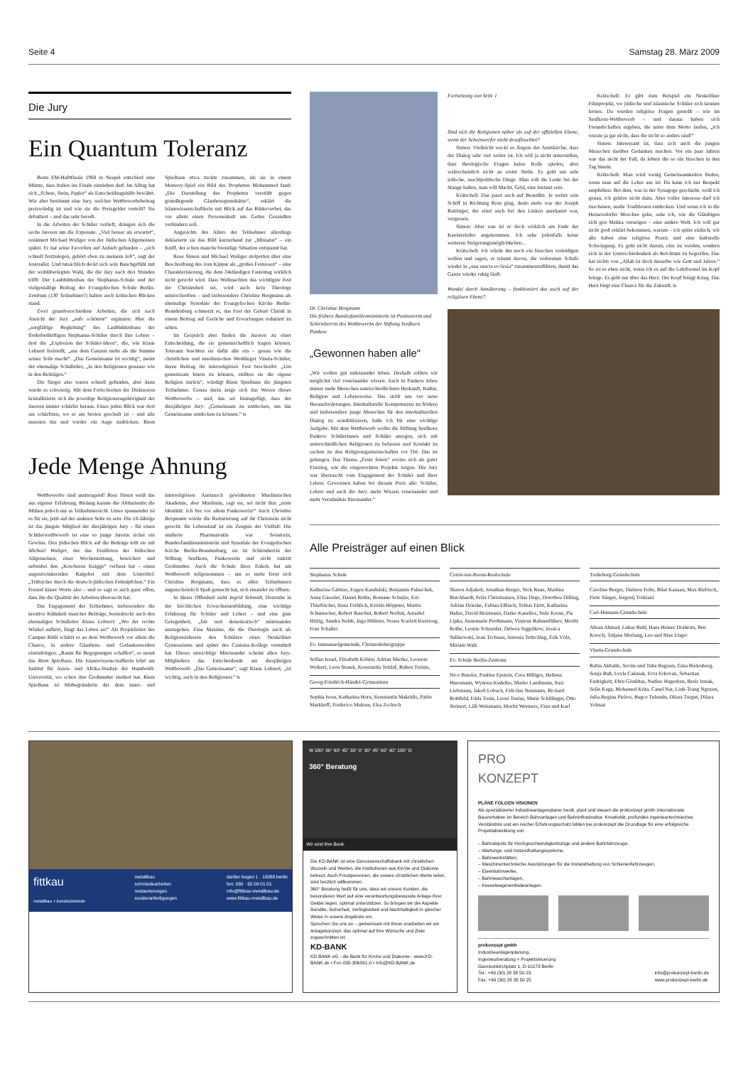Seite 4 Samstag 28. März 2009
Die Jury
Ein Quantum Toleranz
Beim EM-Halbfinale 1968 in Neapel entschied eine Münze, dass Italien ins Finale einziehen darf. Im Alltag hat sich „Schere, Stein, Papier“ als Entscheidungshilfe bewährt. Wie aber bestimmt eine Jury, welcher Wettbewerbsbeitrag preiswürdig ist und wie sie die Preisgelder verteilt? Sie debattiert – und das sehr beredt.
In die Arbeiten der Schüler vertieft, drängen sich die sechs Juroren um die Exponate. „Viel besser als erwartet“, resümiert Michael Wuliger von der Jüdischen Allgemeinen später. Er hat seine Favoriten auf Anhieb gefunden – „sich schnell festzulegen, gehört eben zu meinem Job“, sagt der Journalist. Und tatsächlich deckt sich sein Bauchgefühl mit der wohlüberlegten Wahl, die die Jury nach drei Stunden trifft: Der Laubhüttenbau der Stephanus-Schule und der vielgestaltige Beitrag der Evangelischen Schule Berlin-Zentrum (130 Teilnehmer!) halten auch kritischen Blicken stand.
Zwei grundverschiedene Arbeiten, die sich nach Ansicht der Jury „aufs schönste“ ergänzen: Hier die „sorgfältige Begleitung“ des Laubhüttenbaus der förderbedürftigen Stephanus-Schüler durch ihre Lehrer – dort die „Explosion der Schüler-Ideen“, die, wie Klaus Lehnert feststellt, „aus dem Ganzen mehr als die Summe seiner Teile macht“. „Das Gemeinsame ist wichtig“, meint der ehemalige Schulleiter, „in den Religionen genauso wie in den Beiträgen.“
Die Sieger also waren schnell gefunden, aber dann wurde es schwierig. Mit dem Fortschreiten der Diskussion kristallisierte sich die jeweilige Religionszugehörigkeit der Juroren immer schärfer heraus. Eines jeden Blick war dort am schärfsten, wo er am besten geschult ist – und alle mussten hin und wieder ein Auge zudrücken. Riem Spielhaus etwa zuckte zusammen, als sie in einem Memory-Spiel ein Bild des Propheten Mohammed fand: „Die Darstellung des Propheten verstößt gegen grundlegende Glaubensgrundsätze“, erklärt die Islamwissenschaftlerin mit Blick auf das Bilderverbot, das vor allem einen Personenkult um Gottes Gesandten verhindern soll.
Angesichts des Alters der Teilnehmer allerdings deklarierte sie das Bild kurzerhand zur „Miniatur“ – ein Kniff, der schon manche brenzlige Situation entspannt hat.
Rose Simon und Michael Wuliger stolperten über eine Beschreibung des Jom Kippur als „großes Festessen“ – eine Charakterisierung, die dem 24stündigen Fastentag wirklich nicht gerecht wird. Dass Weihnachten das wichtigste Fest der Christenheit sei, wird auch kein Theologe unterschreiben – und insbesondere Christine Bergmann als ehemalige Synodale der Evangelischen Kirche Berlin-Brandenburg schmerzt es, das Fest der Geburt Christi in einem Beitrag auf Gerüche und Erwartungen reduziert zu sehen.
Im Gespräch aber finden die Juroren zu einer Entscheidung, die sie gemeinschaftlich tragen können. Toleranz brachten sie dafür alle ein – genau wie die christlichen und muslimischen Weddinger Vineta-Schüler, deren Beitrag ihr interreligiöses Fest beschreibt: „Um gemeinsam feiern zu können, stellten sie die eigene Religion zurück“, würdigt Riem Spielhaus die jüngsten Teilnehmer. Genau darin zeige sich das Wesen dieses Wettbewerbs – und, das sei hinzugefügt, dass der diesjährigen Jury: „Gemeinsam zu entdecken, um das Gemeinsame entdecken zu können.“ ts
Jede Menge Ahnung
Wettbewerbe sind anstrengend! Rose Simon weiß das aus eigener Erfahrung. Bislang kannte die Abiturientin die Mühen jedoch nur as Teilnehmersicht. Umso spannender ist es für sie, jetzt auf der anderen Seite zu sein: Die 18-Jährige ist das jüngste Mitglied der diesjährigen Jury – für einen Schülerwettbewerb ist eine so junge Jurorin sicher ein Gewinn. Den jüdischen Blick auf die Beiträge teilt sie mit Michael Wuliger, der das Feuilleton der Jüdischen Allgemeinen, einer Wochenzeitung, bereichert und nebenbei den „Koscheren Knigge“ verfasst hat – einen augenzwinkernden Ratgeber mit dem Untertitel: „Trittsicher durch die deutsch-jüdischen Fettnäpfchen.“ Ein Freund klarer Worte also – und so sagt er auch ganz offen, dass ihn die Qualität der Arbeiten überrascht hat.
Das Engagement der Teilnehmer, insbesondere die kreative Kühnheit mancher Beiträge, beeindruckt auch den ehemaligen Schulleiter Klaus Lehnert: „Wo der rechte Winkel aufhört, fängt das Leben an!“ Als Projektleiter des Campus Rütli schätzt er an dem Wettbewerb vor allem die Chance, in andere Glaubens- und Gedankenwelten einzudringen. „Raum für Begegnungen schaffen“, so nennt das Riem Spielhaus. Die Islamwissenschaftlerin lehrt am Institut für Asien- und Afrika-Studien der Humboldt-Universität, wo schon ihre Großmutter studiert hat. Riem Spielhaus ist Mitbegründerin der dem inner- und interreligiösen Austausch gewidmeten Muslimischen Akademie, aber Muslimin, sagt sie, sei nicht ihre „erste Identität: Ich bin vor allem Pankowerin!“ Auch Christine Bergmann würde die Reduzierung auf ihr Christsein nicht gerecht. Ihr Lebenslauf ist ein Zeugnis der Vielfalt: Die studierte Pharmazeutin war Senatorin, Bundesfamilienministerin und Synodale der Evangelischen Kirche Berlin-Brandenburg, sie ist Schirmherrin der Stiftung Senfkorn, Pankowerin und nicht zuletzt Großmutter. Auch die Schule ihres Enkels hat am Wettbewerb teilgenommen – um so mehr freut sich Christine Bergmann, dass es allen Teilnehmern augenscheinlich Spaß gemacht hat, sich einander zu öffnen.
In dieser Offenheit sieht Ingrid Schmidt, Dozentin in der kirchlichen Erwachsenenbildung, eine wichtige Erfahrung für Schüler und Lehrer – und eine gute Gelegenheit, „fair und demokratisch“ miteinander umzugehen. Eine Maxime, die die Theologin auch als Religionslehrerin den Schülern eines Neuköllner Gymnasiums und später des Canisius-Kollegs vermittelt hat. Dieses umsichtige Miteinander scheint allen Jury-Mitgliedern das Entscheidende am diesjährigen Wettbewerb: „Das Gemeinsame“, sagt Klaus Lehnert, „ist wichtig, auch in den Religionen.“ ts
Dr. Christine Bergmann
Die frühere Bundesfamilienministerin ist Pankowerin und Schirmherrin des Wettbewerbs der Stiftung Senfkorn Pankow
„Gewonnen haben alle“
„Wir wollen gut miteinander leben. Deshalb sollten wir möglichst viel voneinander wissen. Auch in Pankow leben immer mehr Menschen unterschiedlichster Herkunft, Kultur, Religion und Lebensweise. Das stellt uns vor neue Herausforderungen. Interkulturelle Kompetenzen zu fördern und insbesondere junge Menschen für den interkulturellen Dialog zu sensibilisieren, halte ich für eine wichtige Aufgabe. Mit dem Wettbewerb wollte die Stiftung Senfkorn Pankow Schülerinnen und Schüler anregen, sich mit unterschiedlichen Religionen zu befassen und Kontakt zu suchen zu den Religionsgemeinschaften vor Ort. Das ist gelungen. Das Thema „Feste feiern“ erwies sich als guter Einstieg, wie die eingereichten Projekte zeigen. Die Jury war überrascht vom Engagement der Schüler und ihrer Lehrer. Gewonnen haben bei diesem Preis alle: Schüler, Lehrer und auch die Jury: mehr Wissen voneinander und mehr Verständnis füreinander.“
Fortsetzung von Seite 1
Sind sich die Religionen näher als auf der offiziellen Ebene, wenn der Scheinwerfer nicht draufleuchtet?
Simon: Vielleicht weckt es Ängste der Amtskirche, dass der Dialog sehr viel weiter ist. Ich will ja nicht unterstellen, dass theologische Fragen keine Rolle spielen, aber wahrscheinlich nicht an erster Stelle. Es geht um sehr irdische, machtpolitische Dinge. Man will die Leute bei der Stange halten, man will Macht, Geld, eine Instanz sein.
Krätschell: Das passt auch auf Benedikt. Je weiter sein Schiff in Richtung Rom ging, desto mehr war der Joseph Ratzinger, der einst auch bei den Linken anerkannt war, vergessen.
Simon: Aber nun ist er doch wirklich am Ende der Karriereleiter angekommen. Ich sehe jedenfalls keine weiteren Steigerungsmöglichkeiten...
Krätschell: Ich würde ihn noch ein bisschen verteidigen wollen und sagen, er träumt davon, die verlorenen Schafe wieder in „una sancta ecclesia“ zusammenzuführen, damit das Ganze wieder ruhig läuft.
Wandel durch Annäherung – funktioniert das auch auf der religiösen Ebene?
Krätschell: Es gibt zum Beispiel ein Neuköllner Filmprojekt, wo jüdische und islamische Schüler sich kennen lernen. Da wurden religiöse Fragen gestellt – wie im Senfkorn-Wettbewerb – und daraus haben sich Freundschaften ergeben, die unter dem Motto laufen, „Ich wusste ja gar nicht, dass die nicht so anders sind!“
Simon: Interessant ist, dass sich auch die jungen Menschen darüber Gedanken machen. Vor ein paar Jahren war das nicht der Fall, da lebten die so ein bisschen in den Tag hinein.
Krätschell: Man wird wenig Gemeinsamkeiten finden, wenn man auf die Lehre aus ist. Da kann ich nur Respekt empfehlen: Bei dem, was in der Synagoge geschieht, weiß ich genau, ich gehöre nicht dazu. Aber voller Interesse darf ich zuschauen, uralte Traditionen entdecken. Und wenn ich in die Heinersdorfer Moschee gehe, sehe ich, wie die Gläubigen sich gen Mekka verneigen – eine andere Welt. Ich will gar nicht groß erklärt bekommen, warum – ich spüre einfach, wir alle haben eine religiöse Praxis und eine kulturelle Schwingung. Es geht nicht darum, eins zu werden, sondern sich in der Unterschiedenheit als Reichtum zu begreifen. Das hat nichts von „Allah ist doch dasselbe wie Gott und Jahwe.“ So ist es eben nicht, wenn ich es auf die Lehrformel im Kopf bringe. Es geht nur über das Herz. Der Kopf bringt Krieg. Das Herz birgt eine Chance für die Zukunft. ts
Alle Preisträger auf einen Blick
Stephanus Schule
Katharina Gärtner, Eugen Kandulski, Benjamin Paluschek, Anne Gieseler, Daniel Rothe, Romano Schulze, Eric Thierbächer, Ilona Fröhlich, Kristin Höppner, Martin Schumacher, Robert Rauchut, Robert Norbut, Annabel Hitzig, Sandra Nelde, Inga Militzer, Noara Scarlett Kurzweg, Frau Schaller
Ev. Immanuelgemeinde, Christenlehregruppe
Sofian Israel, Elisabeth Köhler, Adrian Mierke, Leonore Weikert, Leon Stanek, Konstantin Tetzlaf, Ruben Treinis,
Georg-Friedrich-Händel-Gymnasium
Sophia Iwen, Katharina Horn, Konstantin Makridis, Pablo Markhoff, Frederico Mulone, Elsa Zschoch
Corrie-ten-Boom-Realschule
Shawn Adjakoh, Jonathan Berger, Nick Raue, Martina Burckhardt, Felix Christiansen, Elias Dege, Dorothea Dilling, Adrian Drieske, Fabian Eßbach, Tobias Fietz, Katharina Haller, David Heizmann, Darko Kanellos, Nele Krone, Pia Lipka, Annemarie Prothmann, Vinzenz Rahnenführer, Moritz Rothe, Leonie Schneider, Debora Siggelkow, Jessica Sulikowski, Joan Technau, Antonia Tettschlag, Erik Völz, Miriam Walz
Ev. Schule Berlin-Zentrum
Nico Bussler, Pauline Epstein, Cora Hilliges, Hellena Huesmann, Wynona Kudelko, Marko Landmann, Susi Liebmann, Jakob Lobach, Felicitas Neumann, Richard Rothfeld, Edda Tosin, Leoni Tenius, Marie Schillinger, Otto Steinert, Lilli Weismann, Moritz Wermers, Finn und Karl
Trelleborg-Grundschule
Caroline Berger, Darleen Folte, Bilal Kanaan, Max Riebisch, Fiete Sänger, Jergenij Torkiani
Carl-Humann-Grundschule
Ahsan Ahmad, Lukas Bald, Hans Heiner Draheim, Ben Korsch, Tatjana Morlang, Leo und Max Unger
Vineta-Grundschule
Rabia Akbalik, Sevim und Tuba Bagram, Gina Bielenberg, Sonja Buß, Leyla Cakmak, Erva Erkovan, Sebastian Endrigkeit, Ebru Gönültas, Nadine Hagedorn, Besir Irmak, Selin Kaga, Mohamed Krita, Canel Nar, Linh-Trang Nguyen, Julia-Regina Pielow, Bugce Tulumlu, Dilara Turgut, Dilara Yelmaz
fittkau
metallbau + kunstschmiede metallbau
schmiedearbeiten
restaurierungen
sonderanfertigungen darßer bogen 1 · 13088 berlin
fon. 030 · 92 09 01 01
info@fittkau-metallbau.de
www.fittkau-metallbau.de
W 180° 90° 60° 45° 30° 0° 30° 45° 60° 90° 180° O
360° Beratung
Wir sind Ihre Bank.
Die KD-BANK ist eine Genossenschaftsbank mit christlichen Wurzeln und Werten, die Institutionen aus Kirche und Diakonie betreut. Auch Privatpersonen, die unsere christlichen Werte teilen, sind herzlich willkommen.
360° Beratung heißt für uns, dass wir unsere Kunden, die besonderen Wert auf eine verantwortungsbewusste Anlage ihrer Gelder legen, optimal unterstützen. So bringen wir die Aspekte Rendite, Sicherheit, Verfügbarkeit und Nachhaltigkeit in gleicher Weise in unsere Angebote ein.
Sprechen Sie uns an – gemeinsam mit Ihnen erarbeiten wir ein Anlagekonzept, das optimal auf Ihre Wünsche und Ziele zugeschnitten ist.
KD-BANK
KD-BANK eG - die Bank für Kirche und Diakonie - www.KD-BANK.de • Fon 030-306891-0 • Info@KD-BANK.de
PRO
KONZEPT
PLÄNE FOLGEN VISIONEN
Als spezialisierter Industrieanlagenplaner berät, plant und steuert die prokonzept gmbh internationale Bauvorhaben im Bereich Bahnanlagen und Bahninfrastruktur. Kreativität, profundes ingenieurtechnisches Verständnis und ein reicher Erfahrungsschatz bilden bei prokonzept die Grundlage für eine erfolgreiche Projektabwicklung von
– Bahndepots für Hochgeschwindigkeitszüge und andere Bahnfahrzeuge,
– Wartungs- und Instandhaltungssysteme,
– Bahnwerkstätten,
– Maschinentechnische Ausrüstungen für die Instandhaltung von Schienenfahrzeugen,
– Eisenbahnwerke,
– Bahnwaschanlagen,
– Kesselwagenentladeanlagen.
prokonzept gmbh
Industrieanlagenplanung,
Ingenieurberatung + Projektsteuerung
Garnisonkirchplatz 1, D-10178 Berlin
Tel.: +49 (30) 28 38 50-23
Fax: +49 (30) 28 38 50 25 info@prokonzept-berlin.de
www.prokonzept-berlin.de